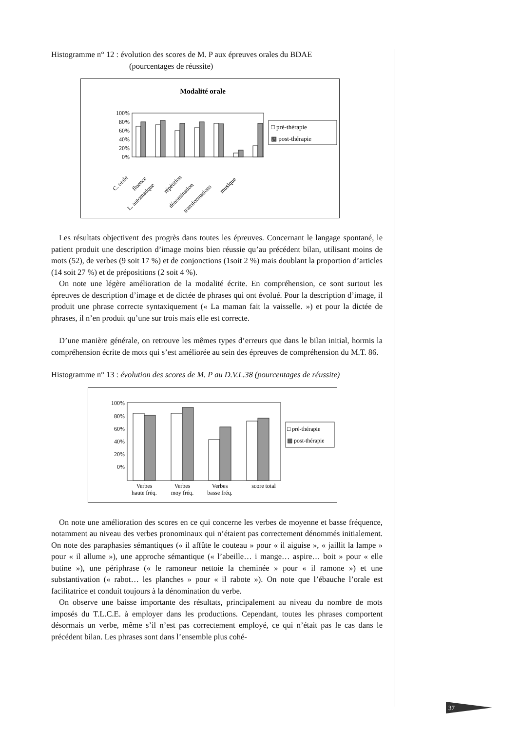Histogramme n° 12 : évolution des scores de M. P aux épreuves orales du BDAE
(pourcentages de réussite)
Modalité orale
100%
80%
60%
40%
20%
0%
C. orale
fluence
L. automatique
répétition
dénomination
transformations
musique
□ pré-thérapie
▩ post-thérapie
Les résultats objectivent des progrès dans toutes les épreuves. Concernant le langage spontané, le patient produit une description d’image moins bien réussie qu’au précédent bilan, utilisant moins de mots (52), de verbes (9 soit 17 %) et de conjonctions (1soit 2 %) mais doublant la proportion d’articles (14 soit 27 %) et de prépositions (2 soit 4 %).
On note une légère amélioration de la modalité écrite. En compréhension, ce sont surtout les épreuves de description d’image et de dictée de phrases qui ont évolué. Pour la description d’image, il produit une phrase correcte syntaxiquement (« La maman fait la vaisselle. ») et pour la dictée de phrases, il n’en produit qu’une sur trois mais elle est correcte.
D’une manière générale, on retrouve les mêmes types d’erreurs que dans le bilan initial, hormis la compréhension écrite de mots qui s’est améliorée au sein des épreuves de compréhension du M.T. 86.
Histogramme n° 13 : évolution des scores de M. P au D.V.L.38 (pourcentages de réussite)
100%
80%
60%
40%
20%
0%
Verbes
haute fréq.
Verbes
moy fréq.
Verbes
basse fréq.
score total
□ pré-thérapie
▩ post-thérapie
On note une amélioration des scores en ce qui concerne les verbes de moyenne et basse fréquence, notamment au niveau des verbes pronominaux qui n’étaient pas correctement dénommés initialement. On note des paraphasies sémantiques (« il affûte le couteau » pour « il aiguise », « jaillit la lampe » pour « il allume »), une approche sémantique (« l’abeille… i mange… aspire… boit » pour « elle butine »), une périphrase (« le ramoneur nettoie la cheminée » pour « il ramone ») et une substantivation (« rabot… les planches » pour « il rabote »). On note que l’ébauche l’orale est facilitatrice et conduit toujours à la dénomination du verbe.
On observe une baisse importante des résultats, principalement au niveau du nombre de mots imposés du T.L.C.E. à employer dans les productions. Cependant, toutes les phrases comportent désormais un verbe, même s’il n’est pas correctement employé, ce qui n’était pas le cas dans le précédent bilan. Les phrases sont dans l’ensemble plus cohé-
37